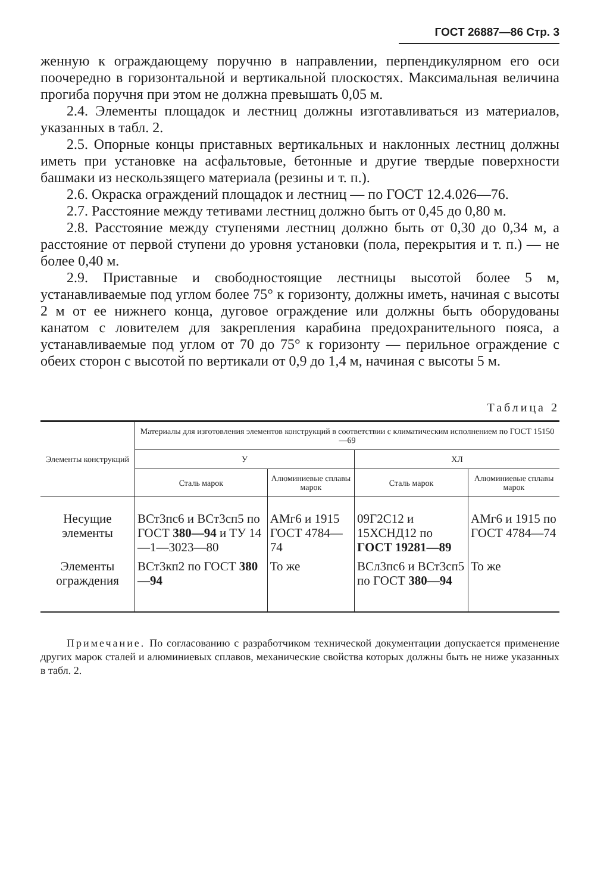ГОСТ 26887—86 Стр. 3
женную к ограждающему поручню в направлении, перпендикулярном его оси поочередно в горизонтальной и вертикальной плоскостях. Максимальная величина прогиба поручня при этом не должна превышать 0,05 м.
2.4. Элементы площадок и лестниц должны изготавливаться из материалов, указанных в табл. 2.
2.5. Опорные концы приставных вертикальных и наклонных лестниц должны иметь при установке на асфальтовые, бетонные и другие твердые поверхности башмаки из нескользящего материала (резины и т. п.).
2.6. Окраска ограждений площадок и лестниц — по ГОСТ 12.4.026—76.
2.7. Расстояние между тетивами лестниц должно быть от 0,45 до 0,80 м.
2.8. Расстояние между ступенями лестниц должно быть от 0,30 до 0,34 м, а расстояние от первой ступени до уровня установки (пола, перекрытия и т. п.) — не более 0,40 м.
2.9. Приставные и свободностоящие лестницы высотой более 5 м, устанавливаемые под углом более 75° к горизонту, должны иметь, начиная с высоты 2 м от ее нижнего конца, дуговое ограждение или должны быть оборудованы канатом с ловителем для закрепления карабина предохранительного пояса, а устанавливаемые под углом от 70 до 75° к горизонту — перильное ограждение с обеих сторон с высотой по вертикали от 0,9 до 1,4 м, начиная с высоты 5 м.
Таблица 2
| Элементы конструкций | Материалы для изготовления элементов конструкций в соответствии с климатическим исполнением по ГОСТ 15150—69 | | | |
| --- | --- | --- | --- | --- |
| | У | | ХЛ | |
| | Сталь марок | Алюминиевые сплавы марок | Сталь марок | Алюминиевые сплавы марок |
| Несущие элементы | ВСт3пс6 и ВСт3сп5 по ГОСТ 380—94 и ТУ 14—1—3023—80 | АМг6 и 1915 ГОСТ 4784—74 | 09Г2С12 и 15ХСНД12 по ГОСТ 19281—89 | АМг6 и 1915 по ГОСТ 4784—74 |
| Элементы ограждения | ВСт3кп2 по ГОСТ 380—94 | То же | ВСл3пс6 и ВСт3сп5 по ГОСТ 380—94 | То же |
Примечание. По согласованию с разработчиком технической документации допускается применение других марок сталей и алюминиевых сплавов, механические свойства которых должны быть не ниже указанных в табл. 2.